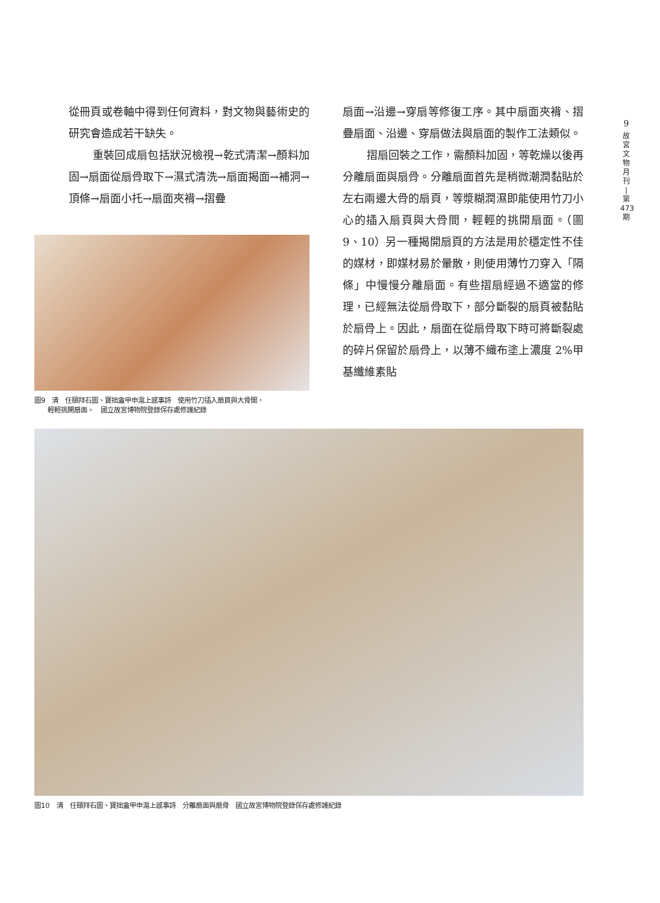9
故
宮
文
物
月
刊
|
第
473
期
從冊頁或卷軸中得到任何資料，對文物與藝術史的研究會造成若干缺失。
重裝回成扇包括狀況檢視→乾式清潔→顏料加固→扇面從扇骨取下→濕式清洗→扇面揭面→補洞→頂條→扇面小托→扇面夾褙→摺疊
圖9　清　任頤拜石圖、寶拙盦甲申滬上感事詩　使用竹刀插入扇頁與大骨間，
　　輕輕挑開扇面。　國立故宮博物院登錄保存處修護紀錄
扇面→沿邊→穿扇等修復工序。其中扇面夾褙、摺疊扇面、沿邊、穿扇做法與扇面的製作工法類似。
摺扇回裝之工作，需顏料加固，等乾燥以後再分離扇面與扇骨。分離扇面首先是稍微潮潤黏貼於左右兩邊大骨的扇頁，等漿糊潤濕即能使用竹刀小心的插入扇頁與大骨間，輕輕的挑開扇面。（圖 9、10）另一種揭開扇頁的方法是用於穩定性不佳的媒材，即媒材易於暈散，則使用薄竹刀穿入「隔條」中慢慢分離扇面。有些摺扇經過不適當的修理，已經無法從扇骨取下，部分斷裂的扇頁被黏貼於扇骨上。因此，扇面在從扇骨取下時可將斷裂處的碎片保留於扇骨上，以薄不織布塗上濃度 2%甲基纖維素貼
圖10　清　任頤拜石圖、寶拙盦甲申滬上感事詩　分離扇面與扇骨　國立故宮博物院登錄保存處修護紀錄